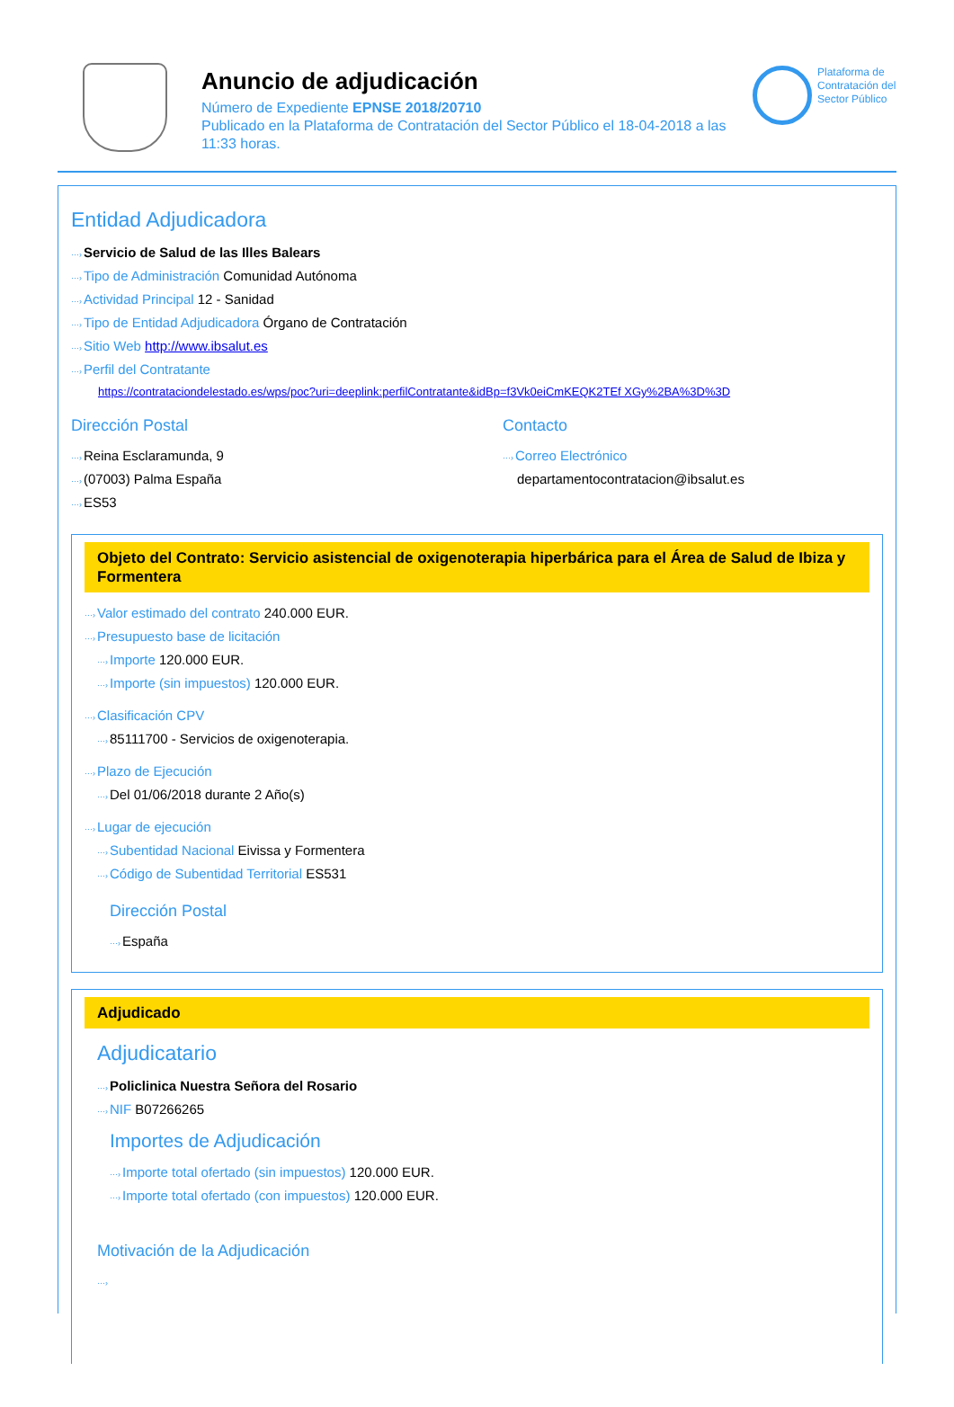Anuncio de adjudicación
Número de Expediente EPNSE 2018/20710
Publicado en la Plataforma de Contratación del Sector Público el 18-04-2018 a las 11:33 horas.
Plataforma de Contratación del Sector Público
Entidad Adjudicadora
Servicio de Salud de las Illes Balears
Tipo de Administración Comunidad Autónoma
Actividad Principal 12 - Sanidad
Tipo de Entidad Adjudicadora Órgano de Contratación
Sitio Web http://www.ibsalut.es
Perfil del Contratante
https://contrataciondelestado.es/wps/poc?uri=deeplink:perfilContratante&idBp=f3Vk0eiCmKEQK2TEf XGy%2BA%3D%3D
Dirección Postal
Reina Esclaramunda, 9
(07003) Palma España
ES53
Contacto
Correo Electrónico
departamentocontratacion@ibsalut.es
Objeto del Contrato: Servicio asistencial de oxigenoterapia hiperbárica para el Área de Salud de Ibiza y Formentera
Valor estimado del contrato 240.000 EUR.
Presupuesto base de licitación
Importe 120.000 EUR.
Importe (sin impuestos) 120.000 EUR.
Clasificación CPV
85111700 - Servicios de oxigenoterapia.
Plazo de Ejecución
Del 01/06/2018 durante 2 Año(s)
Lugar de ejecución
Subentidad Nacional Eivissa y Formentera
Código de Subentidad Territorial ES531
Dirección Postal
España
Adjudicado
Adjudicatario
Policlinica Nuestra Señora del Rosario
NIF B07266265
Importes de Adjudicación
Importe total ofertado (sin impuestos) 120.000 EUR.
Importe total ofertado (con impuestos) 120.000 EUR.
Motivación de la Adjudicación